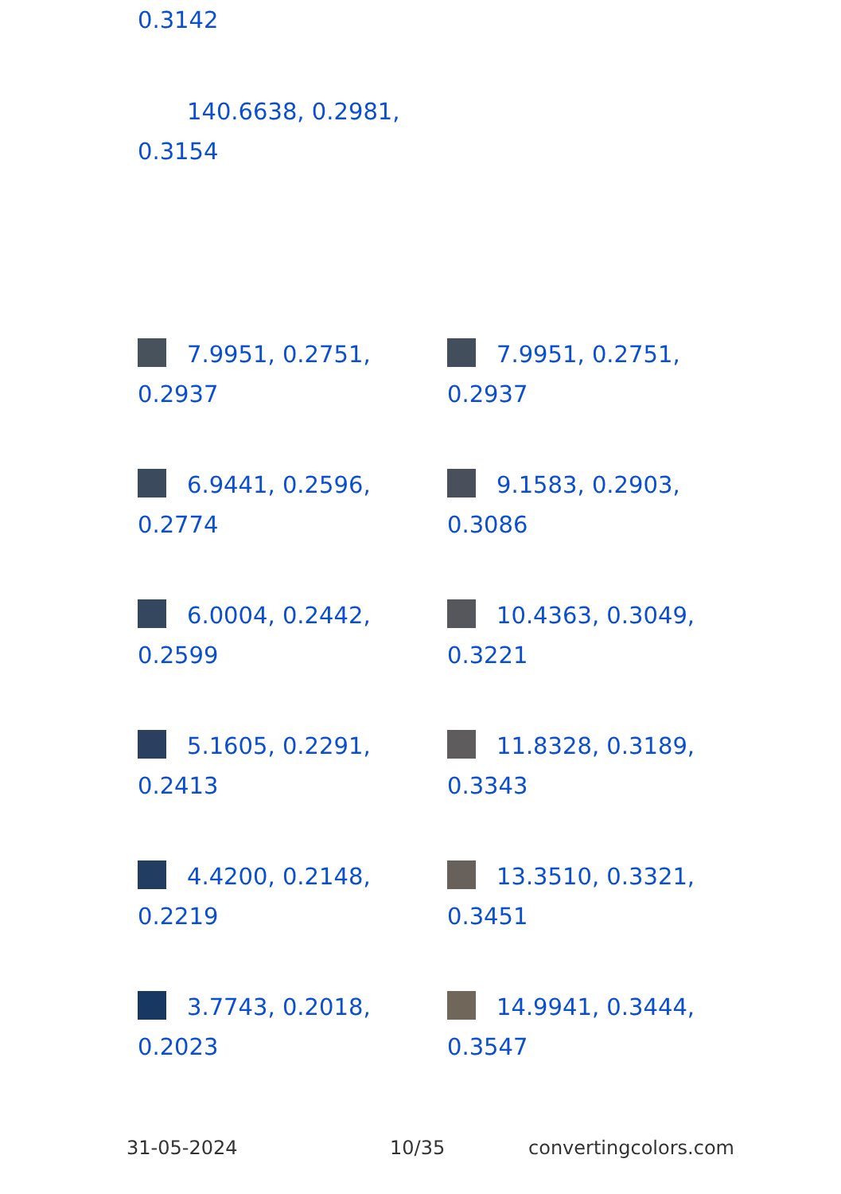0.3142
140.6638, 0.2981, 0.3154
7.9951, 0.2751, 0.2937
7.9951, 0.2751, 0.2937
6.9441, 0.2596, 0.2774
9.1583, 0.2903, 0.3086
6.0004, 0.2442, 0.2599
10.4363, 0.3049, 0.3221
5.1605, 0.2291, 0.2413
11.8328, 0.3189, 0.3343
4.4200, 0.2148, 0.2219
13.3510, 0.3321, 0.3451
3.7743, 0.2018, 0.2023
14.9941, 0.3444, 0.3547
31-05-2024 10/35 convertingcolors.com